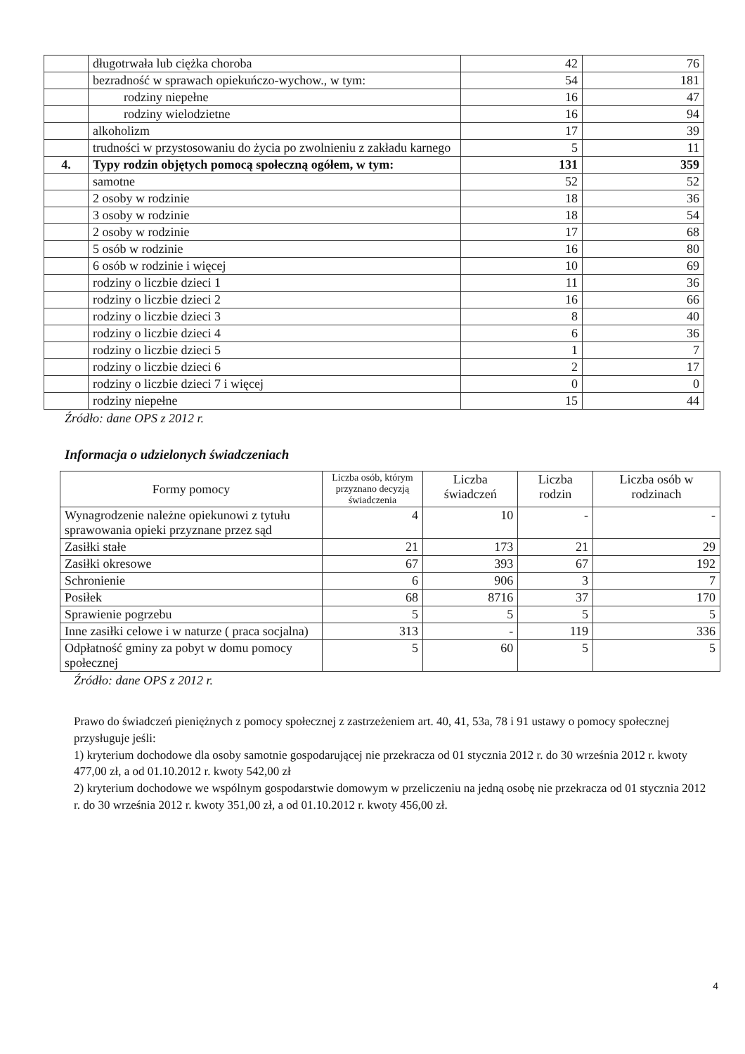| | długotrwała lub ciężka choroba | 42 | 76 |
| | bezradność w sprawach opiekuńczo-wychow., w tym: | 54 | 181 |
| | rodziny niepełne | 16 | 47 |
| | rodziny wielodzietne | 16 | 94 |
| | alkoholizm | 17 | 39 |
| | trudności w przystosowaniu do życia po zwolnieniu z zakładu karnego | 5 | 11 |
| 4. | Typy rodzin objętych pomocą społeczną ogółem, w tym: | 131 | 359 |
| | samotne | 52 | 52 |
| | 2 osoby w rodzinie | 18 | 36 |
| | 3 osoby w rodzinie | 18 | 54 |
| | 2 osoby w rodzinie | 17 | 68 |
| | 5 osób w rodzinie | 16 | 80 |
| | 6 osób w rodzinie i więcej | 10 | 69 |
| | rodziny o liczbie dzieci 1 | 11 | 36 |
| | rodziny o liczbie dzieci 2 | 16 | 66 |
| | rodziny o liczbie dzieci 3 | 8 | 40 |
| | rodziny o liczbie dzieci 4 | 6 | 36 |
| | rodziny o liczbie dzieci 5 | 1 | 7 |
| | rodziny o liczbie dzieci 6 | 2 | 17 |
| | rodziny o liczbie dzieci 7 i więcej | 0 | 0 |
| | rodziny niepełne | 15 | 44 |
Źródło: dane OPS z 2012 r.
Informacja o udzielonych świadczeniach
| Formy pomocy | Liczba osób, którym przyznano decyzją świadczenia | Liczba świadczeń | Liczba rodzin | Liczba osób w rodzinach |
| --- | --- | --- | --- | --- |
| Wynagrodzenie należne opiekunowi z tytułu sprawowania opieki przyznane przez sąd | 4 | 10 | - | - |
| Zasiłki stałe | 21 | 173 | 21 | 29 |
| Zasiłki okresowe | 67 | 393 | 67 | 192 |
| Schronienie | 6 | 906 | 3 | 7 |
| Posiłek | 68 | 8716 | 37 | 170 |
| Sprawienie pogrzebu | 5 | 5 | 5 | 5 |
| Inne zasiłki celowe i w naturze ( praca socjalna) | 313 | - | 119 | 336 |
| Odpłatność gminy za pobyt w domu pomocy społecznej | 5 | 60 | 5 | 5 |
Źródło: dane OPS z 2012 r.
Prawo do świadczeń pieniężnych z pomocy społecznej z zastrzeżeniem art. 40, 41, 53a, 78 i 91 ustawy o pomocy społecznej przysługuje jeśli:
1) kryterium dochodowe dla osoby samotnie gospodarującej nie przekracza od 01 stycznia 2012 r. do 30 września 2012 r. kwoty 477,00 zł, a od 01.10.2012 r. kwoty 542,00 zł
2) kryterium dochodowe we wspólnym gospodarstwie domowym w przeliczeniu na jedną osobę nie przekracza od 01 stycznia 2012 r. do 30 września 2012 r. kwoty 351,00 zł, a od 01.10.2012 r. kwoty 456,00 zł.
4